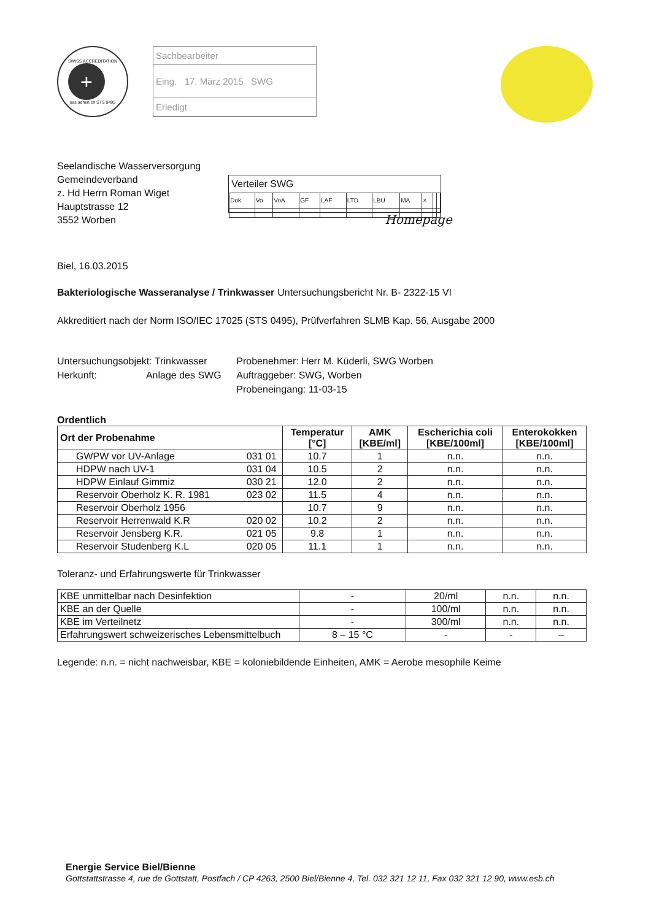SWISS ACCREDITATION
+
sas.admin.ch STS 0495
Sachbearbeiter
Eing. 17. März 2015 SWG
Erledigt
Seelandische Wasserversorgung
Gemeindeverband
z. Hd Herrn Roman Wiget
Hauptstrasse 12
3552 Worben
Verteiler SWG
| Dok | Vo | VoA | GF | LAF | LTD | LBU | MA | × | | |
Homepage
Biel, 16.03.2015
Bakteriologische Wasseranalyse / Trinkwasser
Untersuchungsbericht Nr. B- 2322-15 VI
Akkreditiert nach der Norm ISO/IEC 17025 (STS 0495), Prüfverfahren SLMB Kap. 56, Ausgabe 2000
Untersuchungsobjekt: Trinkwasser
Herkunft: Anlage des SWG
Probenehmer: Herr M. Küderli, SWG Worben
Auftraggeber: SWG, Worben
Probeneingang: 11-03-15
Ordentlich
| Ort der Probenahme | | Temperatur [°C] | AMK [KBE/ml] | Escherichia coli [KBE/100ml] | Enterokokken [KBE/100ml] |
| --- | --- | --- | --- | --- | --- |
| GWPW vor UV-Anlage | 031 01 | 10.7 | 1 | n.n. | n.n. |
| HDPW nach UV-1 | 031 04 | 10.5 | 2 | n.n. | n.n. |
| HDPW Einlauf Gimmiz | 030 21 | 12.0 | 2 | n.n. | n.n. |
| Reservoir Oberholz K. R. 1981 | 023 02 | 11.5 | 4 | n.n. | n.n. |
| Reservoir Oberholz 1956 | | 10.7 | 9 | n.n. | n.n. |
| Reservoir Herrenwald K.R | 020 02 | 10.2 | 2 | n.n. | n.n. |
| Reservoir Jensberg K.R. | 021 05 | 9.8 | 1 | n.n. | n.n. |
| Reservoir Studenberg K.L | 020 05 | 11.1 | 1 | n.n. | n.n. |
Toleranz- und Erfahrungswerte für Trinkwasser
| KBE unmittelbar nach Desinfektion | - | 20/ml | n.n. | n.n. |
| KBE an der Quelle | - | 100/ml | n.n. | n.n. |
| KBE im Verteilnetz | - | 300/ml | n.n. | n.n. |
| Erfahrungswert schweizerisches Lebensmittelbuch | 8 – 15 °C | - | - | – |
Legende: n.n. = nicht nachweisbar, KBE = koloniebildende Einheiten, AMK = Aerobe mesophile Keime
Energie Service Biel/Bienne
Gottstattstrasse 4, rue de Gottstatt, Postfach / CP 4263, 2500 Biel/Bienne 4, Tel. 032 321 12 11, Fax 032 321 12 90, www.esb.ch